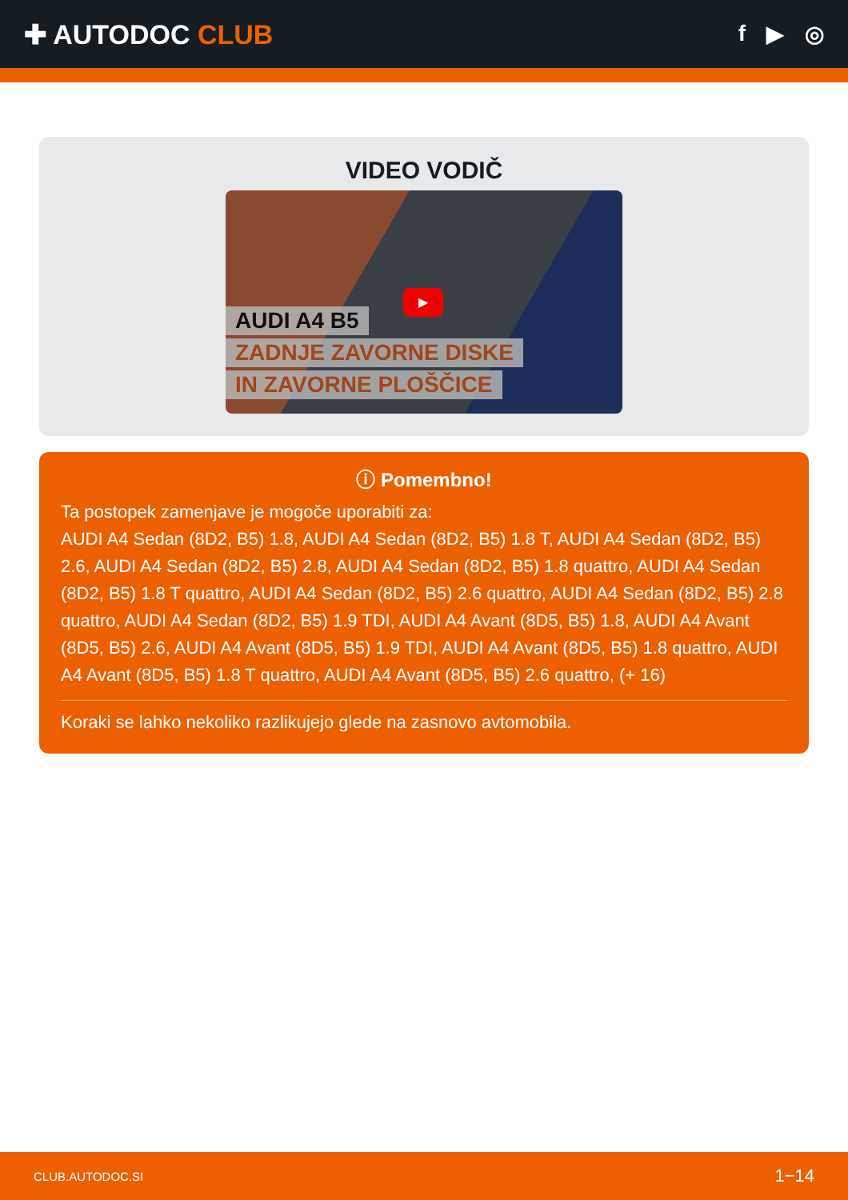✚ AUTODOC CLUB
f ▶ ◎
VIDEO VODIČ
AUDI A4 B5
ZADNJE ZAVORNE DISKE
IN ZAVORNE PLOŠČICE
▶
ⓘ Pomembno!
Ta postopek zamenjave je mogoče uporabiti za:
AUDI A4 Sedan (8D2, B5) 1.8, AUDI A4 Sedan (8D2, B5) 1.8 T, AUDI A4 Sedan (8D2, B5) 2.6, AUDI A4 Sedan (8D2, B5) 2.8, AUDI A4 Sedan (8D2, B5) 1.8 quattro, AUDI A4 Sedan (8D2, B5) 1.8 T quattro, AUDI A4 Sedan (8D2, B5) 2.6 quattro, AUDI A4 Sedan (8D2, B5) 2.8 quattro, AUDI A4 Sedan (8D2, B5) 1.9 TDI, AUDI A4 Avant (8D5, B5) 1.8, AUDI A4 Avant (8D5, B5) 2.6, AUDI A4 Avant (8D5, B5) 1.9 TDI, AUDI A4 Avant (8D5, B5) 1.8 quattro, AUDI A4 Avant (8D5, B5) 1.8 T quattro, AUDI A4 Avant (8D5, B5) 2.6 quattro, (+ 16)
Koraki se lahko nekoliko razlikujejo glede na zasnovo avtomobila.
CLUB.AUTODOC.SI 1−14